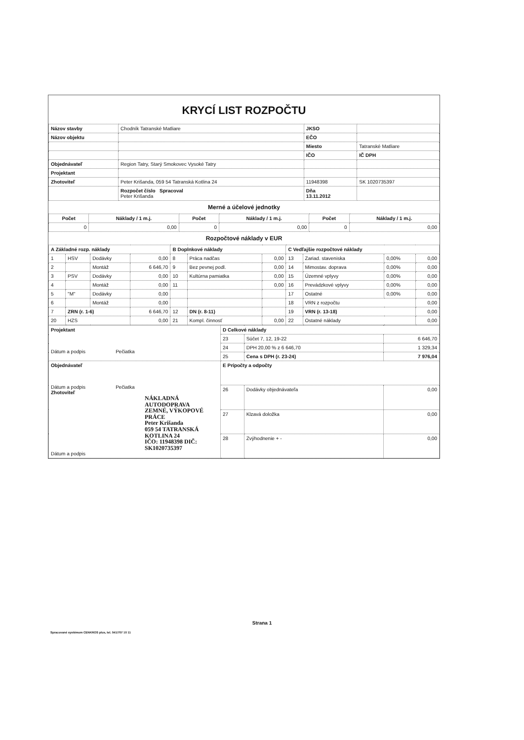KRYCÍ LIST ROZPOČTU
| Názov stavby | Chodník Tatranské Matliare | JKSO | |
| Názov objektu | | EČO | |
| | | Miesto | Tatranské Matliare |
| | | IČO | IČ DPH |
| Objednávateľ | Region Tatry, Starý Smokovec Vysoké Tatry | | |
| Projektant | | | |
| Zhotoviteľ | Peter Krišanda, 059 54 Tatranská Kotlina 24 | 11948398 | SK 1020735397 |
| | Rozpočet číslo Spracoval Peter Krišanda | Dňa 13.11.2012 | |
Merné a účelové jednotky
| Počet | Náklady / 1 m.j. | Počet | Náklady / 1 m.j. | Počet | Náklady / 1 m.j. |
| --- | --- | --- | --- | --- | --- |
| 0 | 0,00 | 0 | 0,00 | 0 | 0,00 |
Rozpočtové náklady v EUR
| A Základné rozp. náklady | | | | B Doplnkové náklady | | | C Vedľajšie rozpočtové náklady | | | |
| 1 | HSV | Dodávky | 0,00 | 8 | Práca nadčas | 0,00 | 13 | Zariad. staveniska | 0,00% | 0,00 |
| 2 | | Montáž | 6 646,70 | 9 | Bez pevnej podl. | 0,00 | 14 | Mimostav. doprava | 0,00% | 0,00 |
| 3 | PSV | Dodávky | 0,00 | 10 | Kultúrna pamiatka | 0,00 | 15 | Územné vplyvy | 0,00% | 0,00 |
| 4 | | Montáž | 0,00 | 11 | | 0,00 | 16 | Prevádzkové vplyvy | 0,00% | 0,00 |
| 5 | "M" | Dodávky | 0,00 | | | | 17 | Ostatné | 0,00% | 0,00 |
| 6 | | Montáž | 0,00 | | | | 18 | VRN z rozpočtu | | 0,00 |
| 7 | ZRN (r. 1-6) | | 6 646,70 | 12 | DN (r. 8-11) | | 19 | VRN (r. 13-18) | | 0,00 |
| 20 | HZS | | 0,00 | 21 | Kompl. činnosť | 0,00 | 22 | Ostatné náklady | | 0,00 |
| Projektant Dátum a podpis Pečiatka | D Celkové náklady | | |
| | 23 | Súčet 7, 12, 19-22 | 6 646,70 |
| | 24 | DPH 20,00 % z 6 646,70 | 1 329,34 |
| | 25 | Cena s DPH (r. 23-24) | 7 976,04 |
| Objednávateľ Dátum a podpis Pečiatka Zhotoviteľ NÁKLADNÁ AUTODOPRAVA ZEMNÉ, VÝKOPOVÉ PRÁCE Peter Krišanda 059 54 TATRANSKÁ KOTLINA 24 IČO: 11948398 DIČ: SK1020735397 Dátum a podpis | E Prípočty a odpočty | | |
| | 26 | Dodávky objednávateľa | 0,00 |
| | 27 | Klzavá doložka | 0,00 |
| | 28 | Zvýhodnenie + - | 0,00 |
Strana 1
Spracované systémom CENKROS plus, tel. 041/707 10 11